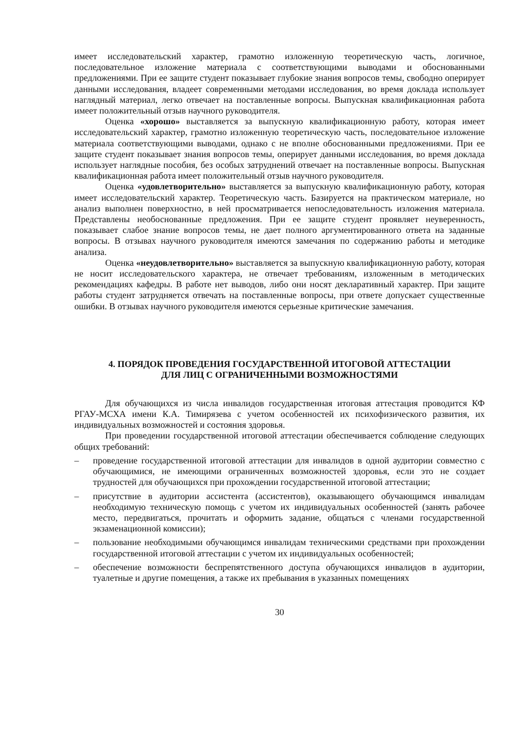имеет исследовательский характер, грамотно изложенную теоретическую часть, логичное, последовательное изложение материала с соответствующими выводами и обоснованными предложениями. При ее защите студент показывает глубокие знания вопросов темы, свободно оперирует данными исследования, владеет современными методами исследования, во время доклада использует наглядный материал, легко отвечает на поставленные вопросы. Выпускная квалификационная работа имеет положительный отзыв научного руководителя.
Оценка «хорошо» выставляется за выпускную квалификационную работу, которая имеет исследовательский характер, грамотно изложенную теоретическую часть, последовательное изложение материала соответствующими выводами, однако с не вполне обоснованными предложениями. При ее защите студент показывает знания вопросов темы, оперирует данными исследования, во время доклада использует наглядные пособия, без особых затруднений отвечает на поставленные вопросы. Выпускная квалификационная работа имеет положительный отзыв научного руководителя.
Оценка «удовлетворительно» выставляется за выпускную квалификационную работу, которая имеет исследовательский характер. Теоретическую часть. Базируется на практическом материале, но анализ выполнен поверхностно, в ней просматривается непоследовательность изложения материала. Представлены необоснованные предложения. При ее защите студент проявляет неуверенность, показывает слабое знание вопросов темы, не дает полного аргументированного ответа на заданные вопросы. В отзывах научного руководителя имеются замечания по содержанию работы и методике анализа.
Оценка «неудовлетворительно» выставляется за выпускную квалификационную работу, которая не носит исследовательского характера, не отвечает требованиям, изложенным в методических рекомендациях кафедры. В работе нет выводов, либо они носят декларативный характер. При защите работы студент затрудняется отвечать на поставленные вопросы, при ответе допускает существенные ошибки. В отзывах научного руководителя имеются серьезные критические замечания.
4. ПОРЯДОК ПРОВЕДЕНИЯ ГОСУДАРСТВЕННОЙ ИТОГОВОЙ АТТЕСТАЦИИ
ДЛЯ ЛИЦ С ОГРАНИЧЕННЫМИ ВОЗМОЖНОСТЯМИ
Для обучающихся из числа инвалидов государственная итоговая аттестация проводится КФ РГАУ-МСХА имени К.А. Тимирязева с учетом особенностей их психофизического развития, их индивидуальных возможностей и состояния здоровья.
При проведении государственной итоговой аттестации обеспечивается соблюдение следующих общих требований:
– проведение государственной итоговой аттестации для инвалидов в одной аудитории совместно с обучающимися, не имеющими ограниченных возможностей здоровья, если это не создает трудностей для обучающихся при прохождении государственной итоговой аттестации;
– присутствие в аудитории ассистента (ассистентов), оказывающего обучающимся инвалидам необходимую техническую помощь с учетом их индивидуальных особенностей (занять рабочее место, передвигаться, прочитать и оформить задание, общаться с членами государственной экзаменационной комиссии);
– пользование необходимыми обучающимся инвалидам техническими средствами при прохождении государственной итоговой аттестации с учетом их индивидуальных особенностей;
– обеспечение возможности беспрепятственного доступа обучающихся инвалидов в аудитории, туалетные и другие помещения, а также их пребывания в указанных помещениях
30